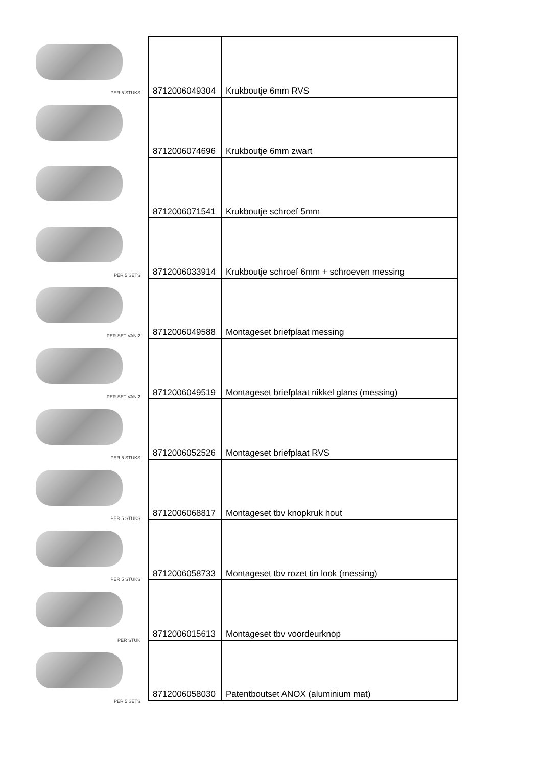PER 5 STUKS
PER 5 SETS
PER SET VAN 2
PER SET VAN 2
PER 5 STUKS
PER 5 STUKS
PER 5 STUKS
PER STUK
PER 5 SETS
| 8712006049304 | Krukboutje 6mm RVS |
| 8712006074696 | Krukboutje 6mm zwart |
| 8712006071541 | Krukboutje schroef 5mm |
| 8712006033914 | Krukboutje schroef 6mm + schroeven messing |
| 8712006049588 | Montageset briefplaat messing |
| 8712006049519 | Montageset briefplaat nikkel glans (messing) |
| 8712006052526 | Montageset briefplaat RVS |
| 8712006068817 | Montageset tbv knopkruk hout |
| 8712006058733 | Montageset tbv rozet tin look (messing) |
| 8712006015613 | Montageset tbv voordeurknop |
| 8712006058030 | Patentboutset ANOX (aluminium mat) |